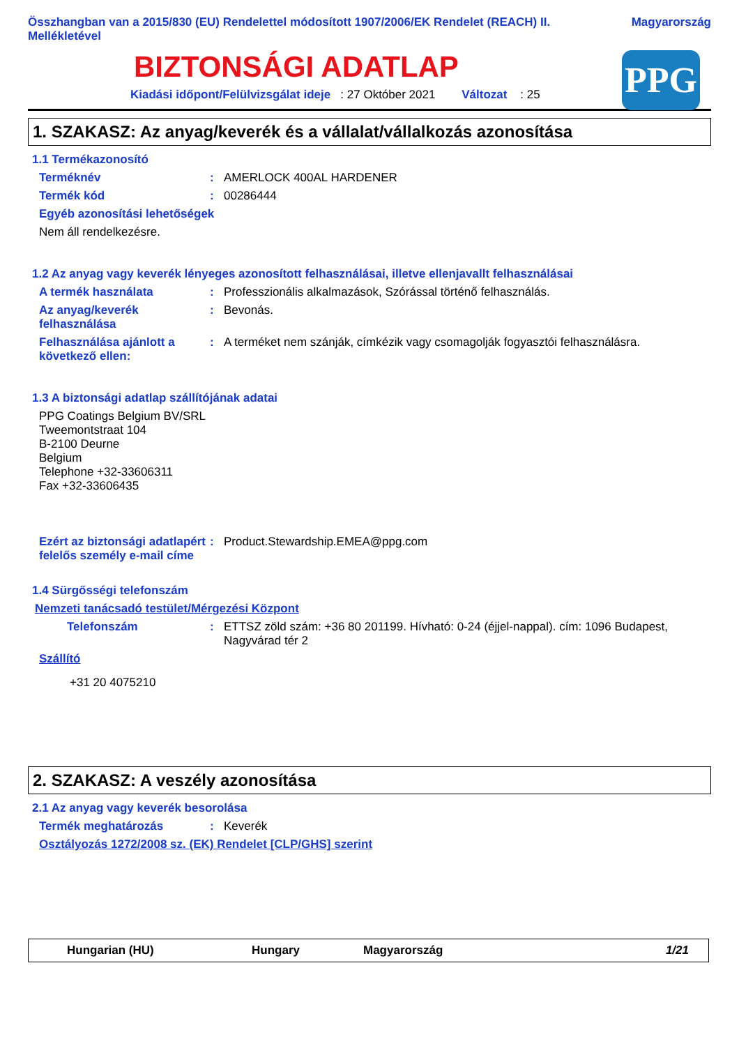Összhangban van a 2015/830 (EU) Rendelettel módosított 1907/2006/EK Rendelet (REACH) II.
Mellékletével Magyarország
BIZTONSÁGI ADATLAP
Kiadási időpont/Felülvizsgálat ideje : 27 Október 2021 Változat : 25
PPG
1. SZAKASZ: Az anyag/keverék és a vállalat/vállalkozás azonosítása
1.1 Termékazonosító
Terméknév: AMERLOCK 400AL HARDENER
Termék kód: 00286444
Egyéb azonosítási lehetőségek
Nem áll rendelkezésre.
1.2 Az anyag vagy keverék lényeges azonosított felhasználásai, illetve ellenjavallt felhasználásai
A termék használata: Professzionális alkalmazások, Szórással történő felhasználás.
Az anyag/keverék felhasználása: Bevonás.
Felhasználása ajánlott a következő ellen:: A terméket nem szánják, címkézik vagy csomagolják fogyasztói felhasználásra.
1.3 A biztonsági adatlap szállítójának adatai
PPG Coatings Belgium BV/SRL
Tweemontstraat 104
B-2100 Deurne
Belgium
Telephone +32-33606311
Fax +32-33606435
Ezért az biztonsági adatlapért felelős személy e-mail címe: Product.Stewardship.EMEA@ppg.com
1.4 Sürgősségi telefonszám
Nemzeti tanácsadó testület/Mérgezési Központ
Telefonszám: ETTSZ zöld szám: +36 80 201199. Hívható: 0-24 (éjjel-nappal). cím: 1096 Budapest, Nagyvárad tér 2
Szállító
+31 20 4075210
2. SZAKASZ: A veszély azonosítása
2.1 Az anyag vagy keverék besorolása
Termék meghatározás: Keverék
Osztályozás 1272/2008 sz. (EK) Rendelet [CLP/GHS] szerint
Hungarian (HU) Hungary Magyarország 1/21